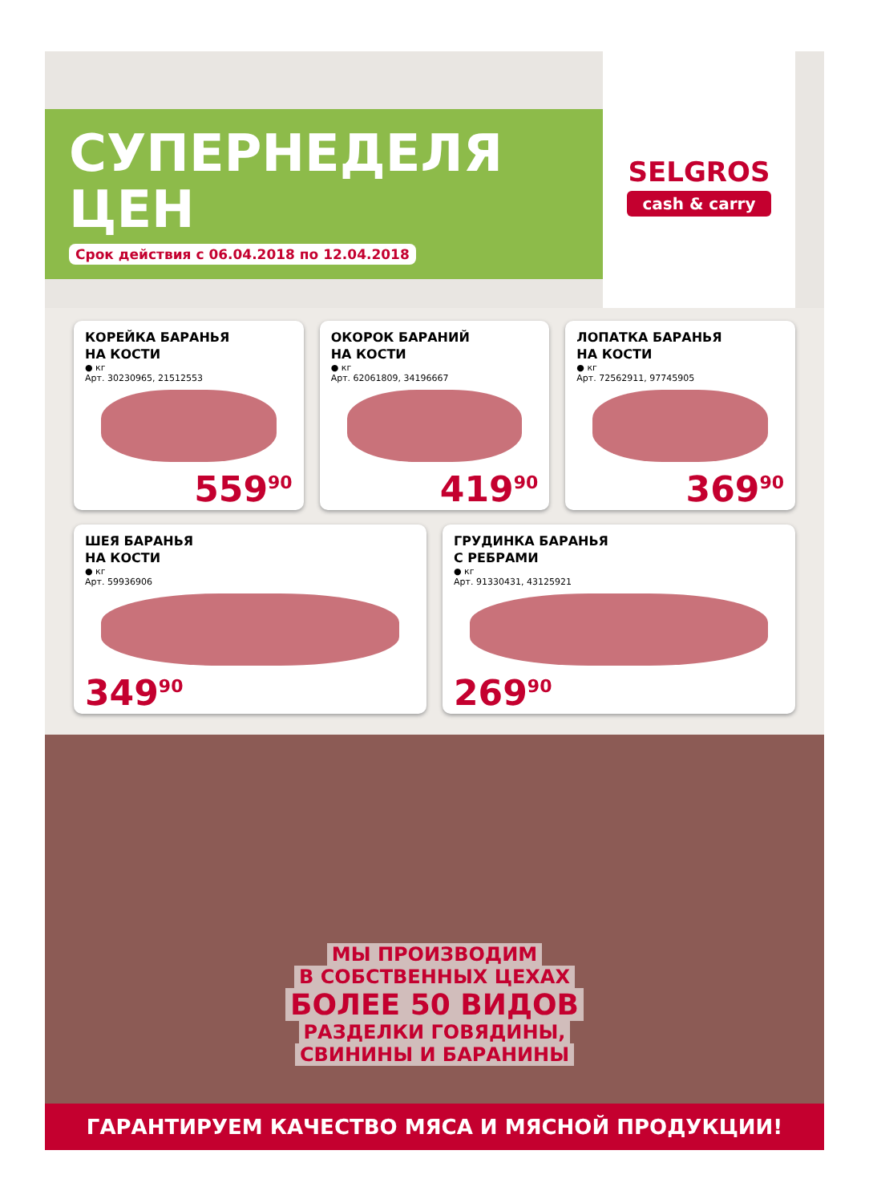СУПЕРНЕДЕЛЯ
ЦЕН
Срок действия с 06.04.2018 по 12.04.2018
SELGROS
cash & carry
КОРЕЙКА БАРАНЬЯ
НА КОСТИ
● кг
Арт. 30230965, 21512553
559<sup>90</sup>
ОКОРОК БАРАНИЙ
НА КОСТИ
● кг
Арт. 62061809, 34196667
419<sup>90</sup>
ЛОПАТКА БАРАНЬЯ
НА КОСТИ
● кг
Арт. 72562911, 97745905
369<sup>90</sup>
ШЕЯ БАРАНЬЯ
НА КОСТИ
● кг
Арт. 59936906
349<sup>90</sup>
ГРУДИНКА БАРАНЬЯ
С РЕБРАМИ
● кг
Арт. 91330431, 43125921
269<sup>90</sup>
МЫ ПРОИЗВОДИМ
В СОБСТВЕННЫХ ЦЕХАХ
БОЛЕЕ 50 ВИДОВ
РАЗДЕЛКИ ГОВЯДИНЫ,
СВИНИНЫ И БАРАНИНЫ
ГАРАНТИРУЕМ КАЧЕСТВО МЯСА И МЯСНОЙ ПРОДУКЦИИ!